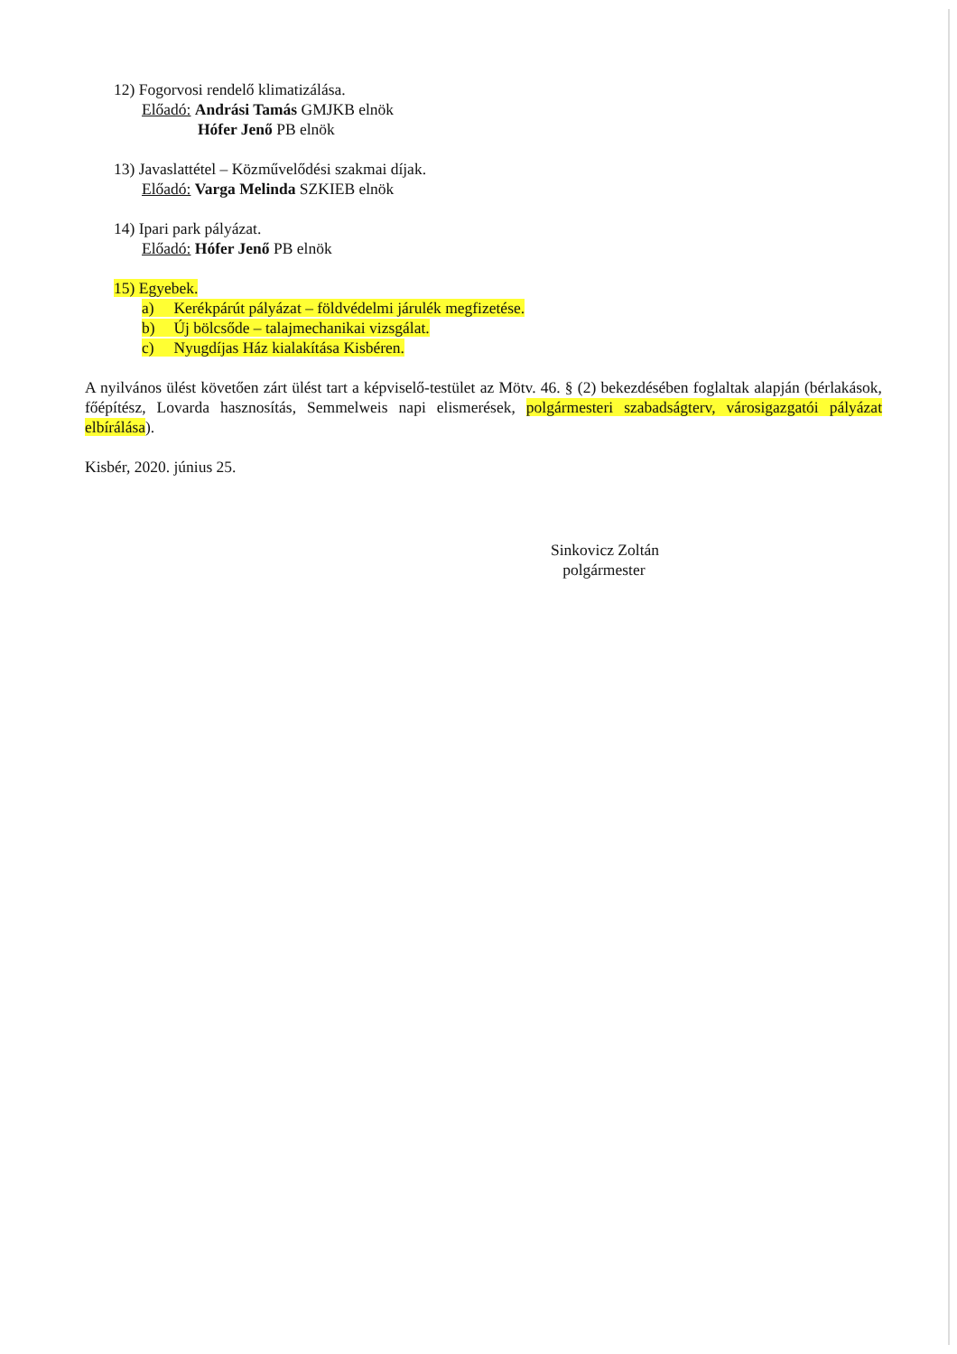12) Fogorvosi rendelő klimatizálása.
Előadó: Andrási Tamás GMJKB elnök
Hófer Jenő PB elnök
13) Javaslattétel – Közművelődési szakmai díjak.
Előadó: Varga Melinda SZKIEB elnök
14) Ipari park pályázat.
Előadó: Hófer Jenő PB elnök
15) Egyebek.
a) Kerékpárút pályázat – földvédelmi járulék megfizetése.
b) Új bölcsőde – talajmechanikai vizsgálat.
c) Nyugdíjas Ház kialakítása Kisbéren.
A nyilvános ülést követően zárt ülést tart a képviselő-testület az Mötv. 46. § (2) bekezdésében foglaltak alapján (bérlakások, főépítész, Lovarda hasznosítás, Semmelweis napi elismerések, polgármesteri szabadságterv, városigazgatói pályázat elbírálása).
Kisbér, 2020. június 25.
Sinkovicz Zoltán
polgármester